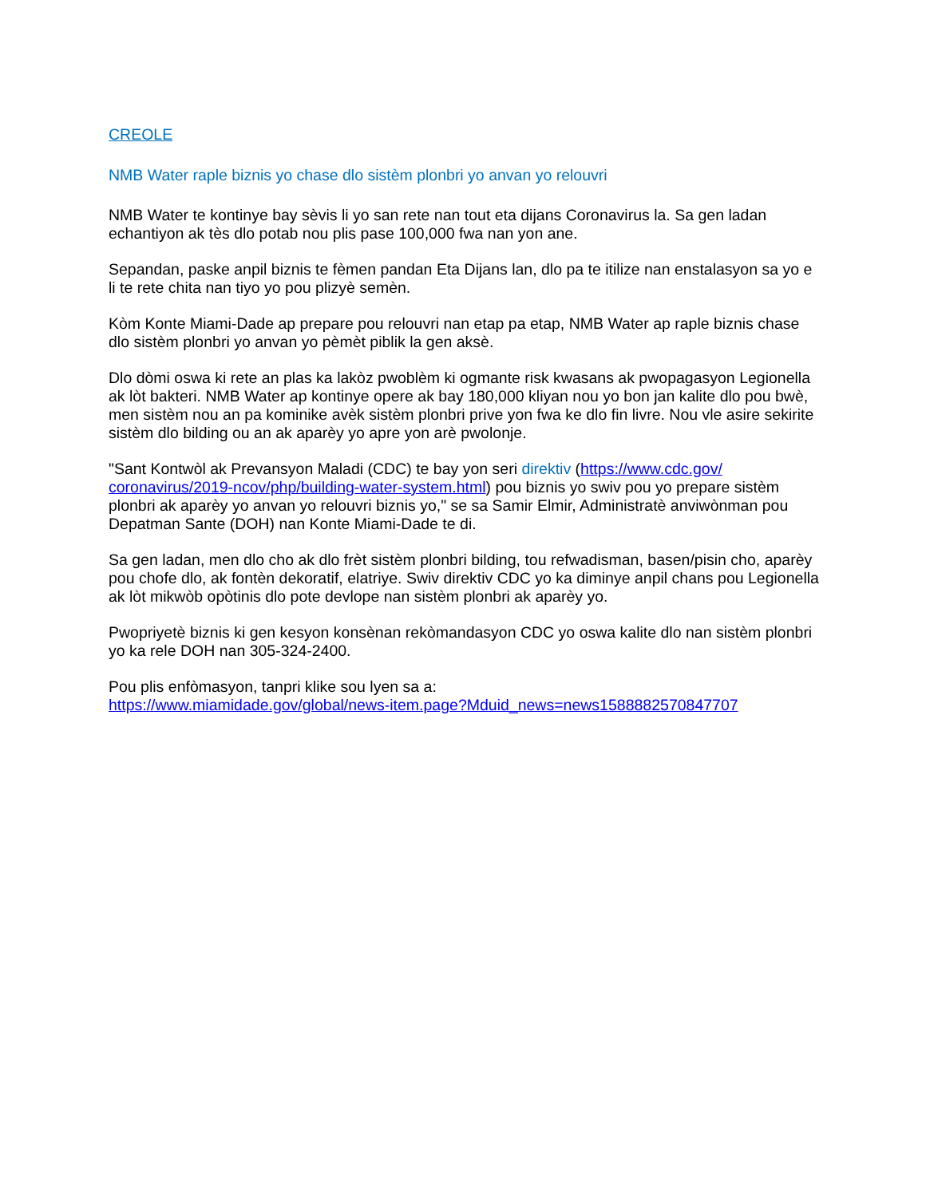CREOLE
NMB Water raple biznis yo chase dlo sistèm plonbri yo anvan yo relouvri
NMB Water te kontinye bay sèvis li yo san rete nan tout eta dijans Coronavirus la. Sa gen ladan echantiyon ak tès dlo potab nou plis pase 100,000 fwa nan yon ane.
Sepandan, paske anpil biznis te fèmen pandan Eta Dijans lan, dlo pa te itilize nan enstalasyon sa yo e li te rete chita nan tiyo yo pou plizyè semèn.
Kòm Konte Miami-Dade ap prepare pou relouvri nan etap pa etap, NMB Water ap raple biznis chase dlo sistèm plonbri yo anvan yo pèmèt piblik la gen aksè.
Dlo dòmi oswa ki rete an plas ka lakòz pwoblèm ki ogmante risk kwasans ak pwopagasyon Legionella ak lòt bakteri. NMB Water ap kontinye opere ak bay 180,000 kliyan nou yo bon jan kalite dlo pou bwè, men sistèm nou an pa kominike avèk sistèm plonbri prive yon fwa ke dlo fin livre. Nou vle asire sekirite sistèm dlo bilding ou an ak aparèy yo apre yon arè pwolonje.
"Sant Kontwòl ak Prevansyon Maladi (CDC) te bay yon seri direktiv (https://www.cdc.gov/ coronavirus/2019-ncov/php/building-water-system.html) pou biznis yo swiv pou yo prepare sistèm plonbri ak aparèy yo anvan yo relouvri biznis yo," se sa Samir Elmir, Administratè anviwònman pou Depatman Sante (DOH) nan Konte Miami-Dade te di.
Sa gen ladan, men dlo cho ak dlo frèt sistèm plonbri bilding, tou refwadisman, basen/pisin cho, aparèy pou chofe dlo, ak fontèn dekoratif, elatriye. Swiv direktiv CDC yo ka diminye anpil chans pou Legionella ak lòt mikwòb opòtinis dlo pote devlope nan sistèm plonbri ak aparèy yo.
Pwopriyetè biznis ki gen kesyon konsènan rekòmandasyon CDC yo oswa kalite dlo nan sistèm plonbri yo ka rele DOH nan 305-324-2400.
Pou plis enfòmasyon, tanpri klike sou lyen sa a:
https://www.miamidade.gov/global/news-item.page?Mduid_news=news1588882570847707